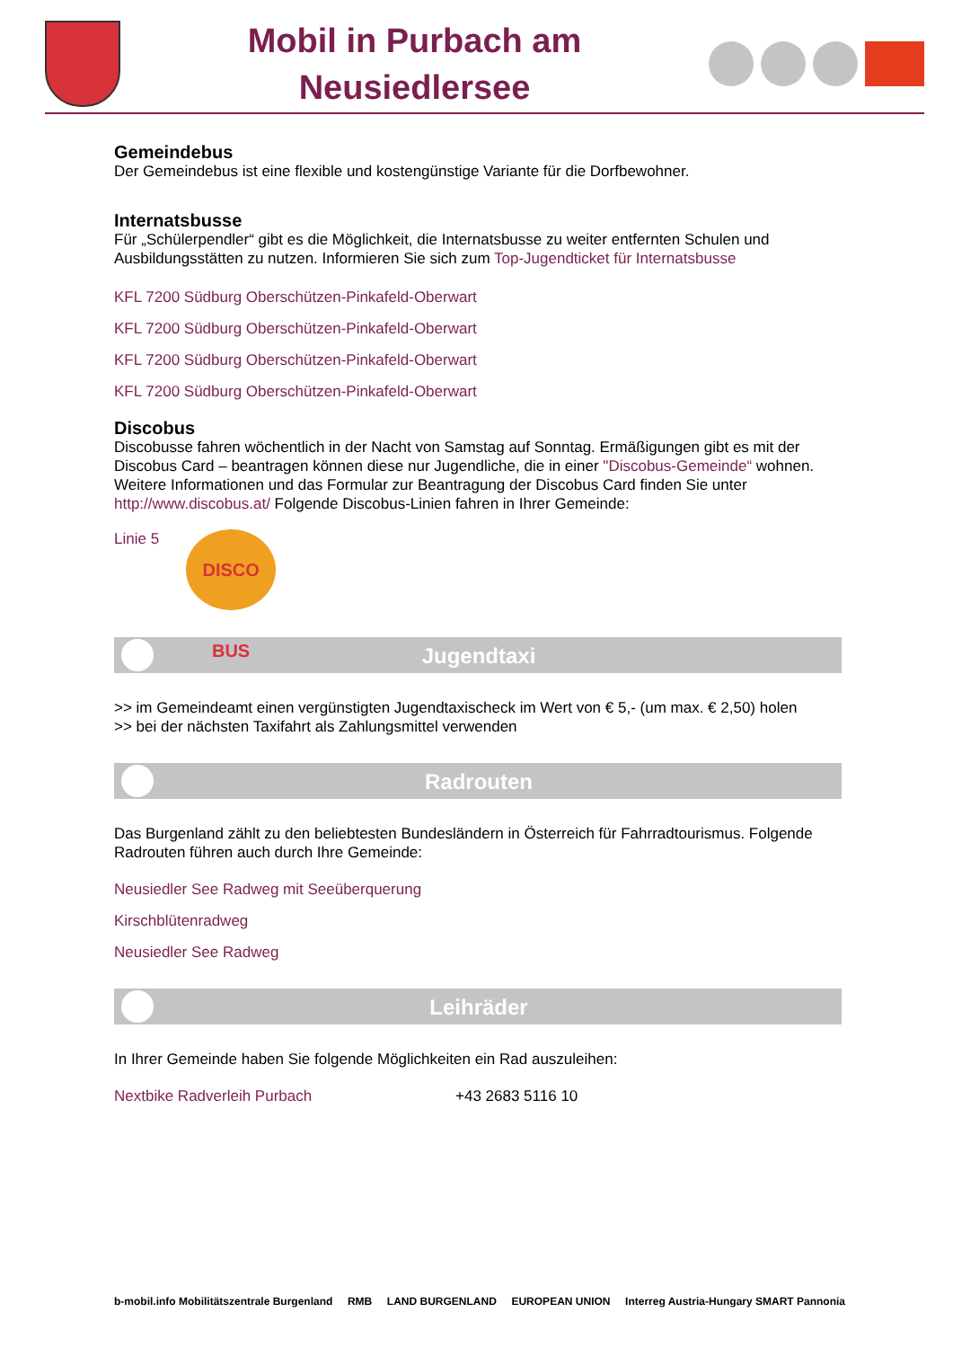Mobil in Purbach am
Neusiedlersee
Gemeindebus
Der Gemeindebus ist eine flexible und kostengünstige Variante für die Dorfbewohner.
Internatsbusse
Für „Schülerpendler“ gibt es die Möglichkeit, die Internatsbusse zu weiter entfernten Schulen und Ausbildungsstätten zu nutzen. Informieren Sie sich zum Top-Jugendticket für Internatsbusse
KFL 7200 Südburg Oberschützen-Pinkafeld-Oberwart
KFL 7200 Südburg Oberschützen-Pinkafeld-Oberwart
KFL 7200 Südburg Oberschützen-Pinkafeld-Oberwart
KFL 7200 Südburg Oberschützen-Pinkafeld-Oberwart
Discobus
Discobusse fahren wöchentlich in der Nacht von Samstag auf Sonntag. Ermäßigungen gibt es mit der Discobus Card – beantragen können diese nur Jugendliche, die in einer "Discobus-Gemeinde“ wohnen. Weitere Informationen und das Formular zur Beantragung der Discobus Card finden Sie unter http://www.discobus.at/ Folgende Discobus-Linien fahren in Ihrer Gemeinde:
Linie 5
DISCO BUS
Jugendtaxi
>> im Gemeindeamt einen vergünstigten Jugendtaxischeck im Wert von € 5,- (um max. € 2,50) holen
>> bei der nächsten Taxifahrt als Zahlungsmittel verwenden
Radrouten
Das Burgenland zählt zu den beliebtesten Bundesländern in Österreich für Fahrradtourismus. Folgende Radrouten führen auch durch Ihre Gemeinde:
Neusiedler See Radweg mit Seeüberquerung
Kirschblütenradweg
Neusiedler See Radweg
Leihräder
In Ihrer Gemeinde haben Sie folgende Möglichkeiten ein Rad auszuleihen:
Nextbike Radverleih Purbach +43 2683 5116 10
b-mobil.info Mobilitätszentrale Burgenland RMB LAND BURGENLAND EUROPEAN UNION Interreg Austria-Hungary SMART Pannonia